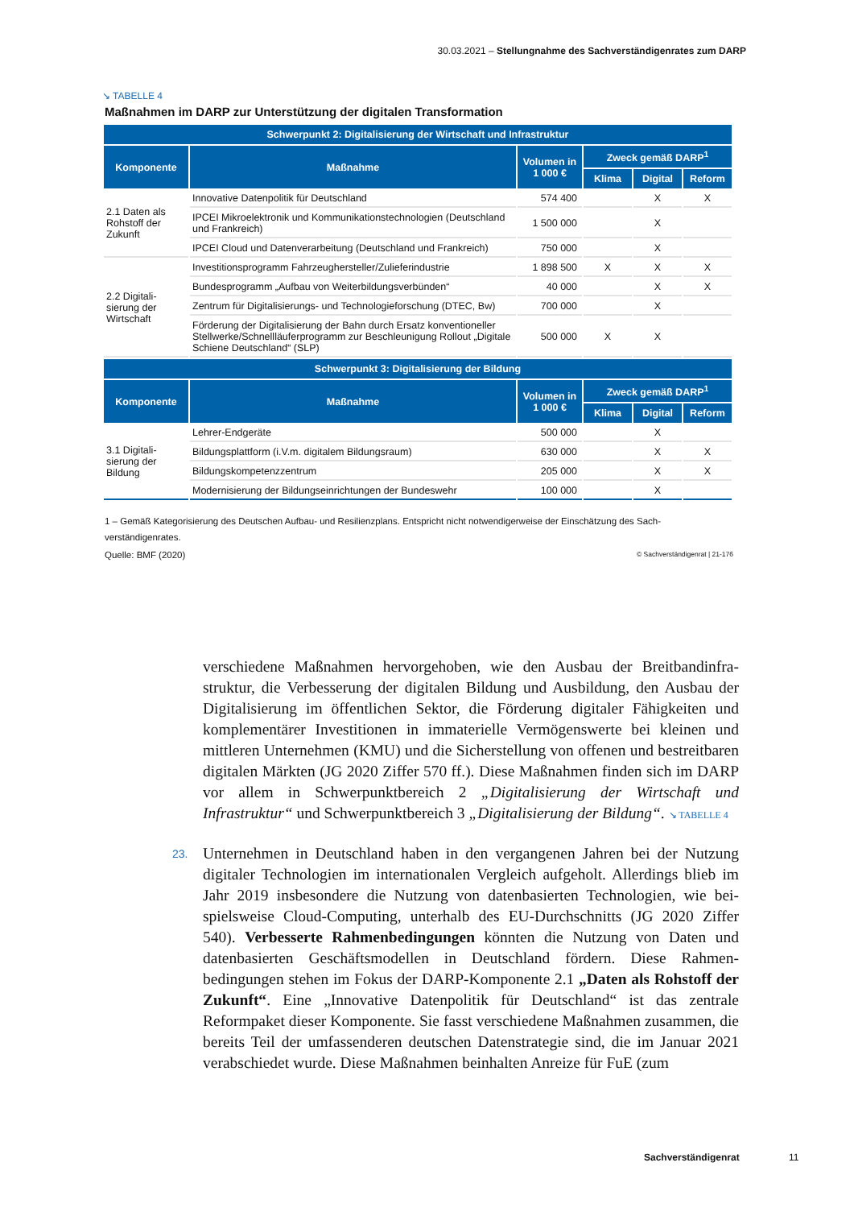30.03.2021 – Stellungnahme des Sachverständigenrates zum DARP
↘ TABELLE 4
Maßnahmen im DARP zur Unterstützung der digitalen Transformation
| Schwerpunkt 2: Digitalisierung der Wirtschaft und Infrastruktur | | | | | |
| --- | --- | --- | --- | --- | --- |
| Komponente | Maßnahme | Volumen in 1 000 € | Zweck gemäß DARP<sup>1</sup> | | |
| | | | Klima | Digital | Reform |
| 2.1 Daten als Rohstoff der Zukunft | Innovative Datenpolitik für Deutschland | 574 400 | | X | X |
| | IPCEI Mikroelektronik und Kommunikationstechnologien (Deutschland und Frankreich) | 1 500 000 | | X | |
| | IPCEI Cloud und Datenverarbeitung (Deutschland und Frankreich) | 750 000 | | X | |
| 2.2 Digitali­sierung der Wirtschaft | Investitionsprogramm Fahrzeughersteller/Zulieferindustrie | 1 898 500 | X | X | X |
| | Bundesprogramm „Aufbau von Weiterbildungsverbünden“ | 40 000 | | X | X |
| | Zentrum für Digitalisierungs- und Technologieforschung (DTEC, Bw) | 700 000 | | X | |
| | Förderung der Digitalisierung der Bahn durch Ersatz konventioneller Stellwerke/Schnellläuferprogramm zur Beschleunigung Rollout „Digitale Schiene Deutschland“ (SLP) | 500 000 | X | X | |
| Schwerpunkt 3: Digitalisierung der Bildung | | | | | |
| Komponente | Maßnahme | Volumen in 1 000 € | Zweck gemäß DARP<sup>1</sup> | | |
| | | | Klima | Digital | Reform |
| 3.1 Digitali­sierung der Bildung | Lehrer-Endgeräte | 500 000 | | X | |
| | Bildungsplattform (i.V.m. digitalem Bildungsraum) | 630 000 | | X | X |
| | Bildungskompetenzzentrum | 205 000 | | X | X |
| | Modernisierung der Bildungseinrichtungen der Bundeswehr | 100 000 | | X | |
1 – Gemäß Kategorisierung des Deutschen Aufbau- und Resilienzplans. Entspricht nicht notwendigerweise der Einschätzung des Sach­verständigenrates.
Quelle: BMF (2020) © Sachverständigenrat | 21-176
verschiedene Maßnahmen hervorgehoben, wie den Ausbau der Breitbandinfra­struktur, die Verbesserung der digitalen Bildung und Ausbildung, den Ausbau der Digitalisierung im öffentlichen Sektor, die Förderung digitaler Fähigkeiten und komplementärer Investitionen in immaterielle Vermögenswerte bei kleinen und mittleren Unternehmen (KMU) und die Sicherstellung von offenen und bestreit­baren digitalen Märkten (JG 2020 Ziffer 570 ff.). Diese Maßnahmen finden sich im DARP vor allem in Schwerpunktbereich 2 „Digitalisierung der Wirtschaft und Infrastruktur“ und Schwerpunktbereich 3 „Digitalisierung der Bildung“. ↘ TA­BELLE 4
23. Unternehmen in Deutschland haben in den vergangenen Jahren bei der Nutzung digitaler Technologien im internationalen Vergleich aufgeholt. Allerdings blieb im Jahr 2019 insbesondere die Nutzung von datenbasierten Technologien, wie bei­spielsweise Cloud-Computing, unterhalb des EU-Durchschnitts (JG 2020 Ziffer 540). Verbesserte Rahmenbedingungen könnten die Nutzung von Daten und datenbasierten Geschäftsmodellen in Deutschland fördern. Diese Rahmen­bedingungen stehen im Fokus der DARP-Komponente 2.1 „Daten als Rohstoff der Zukunft“. Eine „Innovative Datenpolitik für Deutschland“ ist das zentrale Reformpaket dieser Komponente. Sie fasst verschiedene Maßnahmen zusammen, die bereits Teil der umfassenderen deutschen Datenstrategie sind, die im Januar 2021 verabschiedet wurde. Diese Maßnahmen beinhalten Anreize für FuE (zum
Sachverständigenrat 11